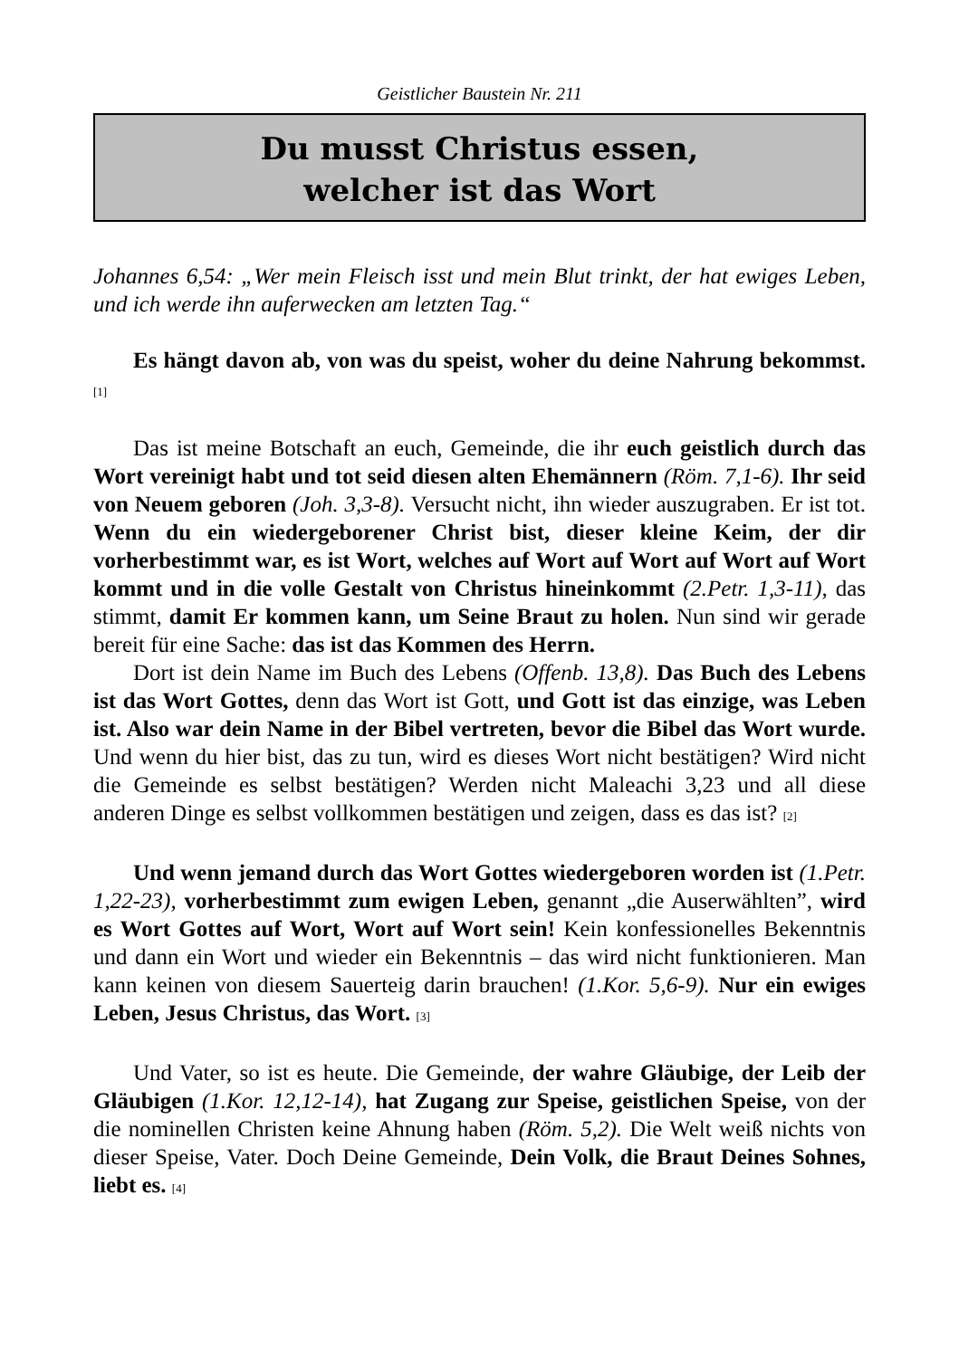Geistlicher Baustein Nr. 211
Du musst Christus essen,
welcher ist das Wort
Johannes 6,54: „Wer mein Fleisch isst und mein Blut trinkt, der hat ewiges Leben, und ich werde ihn auferwecken am letzten Tag.“
Es hängt davon ab, von was du speist, woher du deine Nahrung bekommst. [1]
Das ist meine Botschaft an euch, Gemeinde, die ihr euch geistlich durch das Wort vereinigt habt und tot seid diesen alten Ehemännern (Röm. 7,1-6). Ihr seid von Neuem geboren (Joh. 3,3-8). Versucht nicht, ihn wieder auszugraben. Er ist tot. Wenn du ein wiedergeborener Christ bist, dieser kleine Keim, der dir vorherbestimmt war, es ist Wort, welches auf Wort auf Wort auf Wort auf Wort kommt und in die volle Gestalt von Christus hineinkommt (2.Petr. 1,3-11), das stimmt, damit Er kommen kann, um Seine Braut zu holen. Nun sind wir gerade bereit für eine Sache: das ist das Kommen des Herrn.
Dort ist dein Name im Buch des Lebens (Offenb. 13,8). Das Buch des Lebens ist das Wort Gottes, denn das Wort ist Gott, und Gott ist das einzige, was Leben ist. Also war dein Name in der Bibel vertreten, bevor die Bibel das Wort wurde. Und wenn du hier bist, das zu tun, wird es dieses Wort nicht bestätigen? Wird nicht die Gemeinde es selbst bestätigen? Werden nicht Maleachi 3,23 und all diese anderen Dinge es selbst vollkommen bestätigen und zeigen, dass es das ist? [2]
Und wenn jemand durch das Wort Gottes wiedergeboren worden ist (1.Petr. 1,22-23), vorherbestimmt zum ewigen Leben, genannt „die Auserwählten”, wird es Wort Gottes auf Wort, Wort auf Wort sein! Kein konfessionelles Bekenntnis und dann ein Wort und wieder ein Bekenntnis – das wird nicht funktionieren. Man kann keinen von diesem Sauerteig darin brauchen! (1.Kor. 5,6-9). Nur ein ewiges Leben, Jesus Christus, das Wort. [3]
Und Vater, so ist es heute. Die Gemeinde, der wahre Gläubige, der Leib der Gläubigen (1.Kor. 12,12-14), hat Zugang zur Speise, geistlichen Speise, von der die nominellen Christen keine Ahnung haben (Röm. 5,2). Die Welt weiß nichts von dieser Speise, Vater. Doch Deine Gemeinde, Dein Volk, die Braut Deines Sohnes, liebt es. [4]